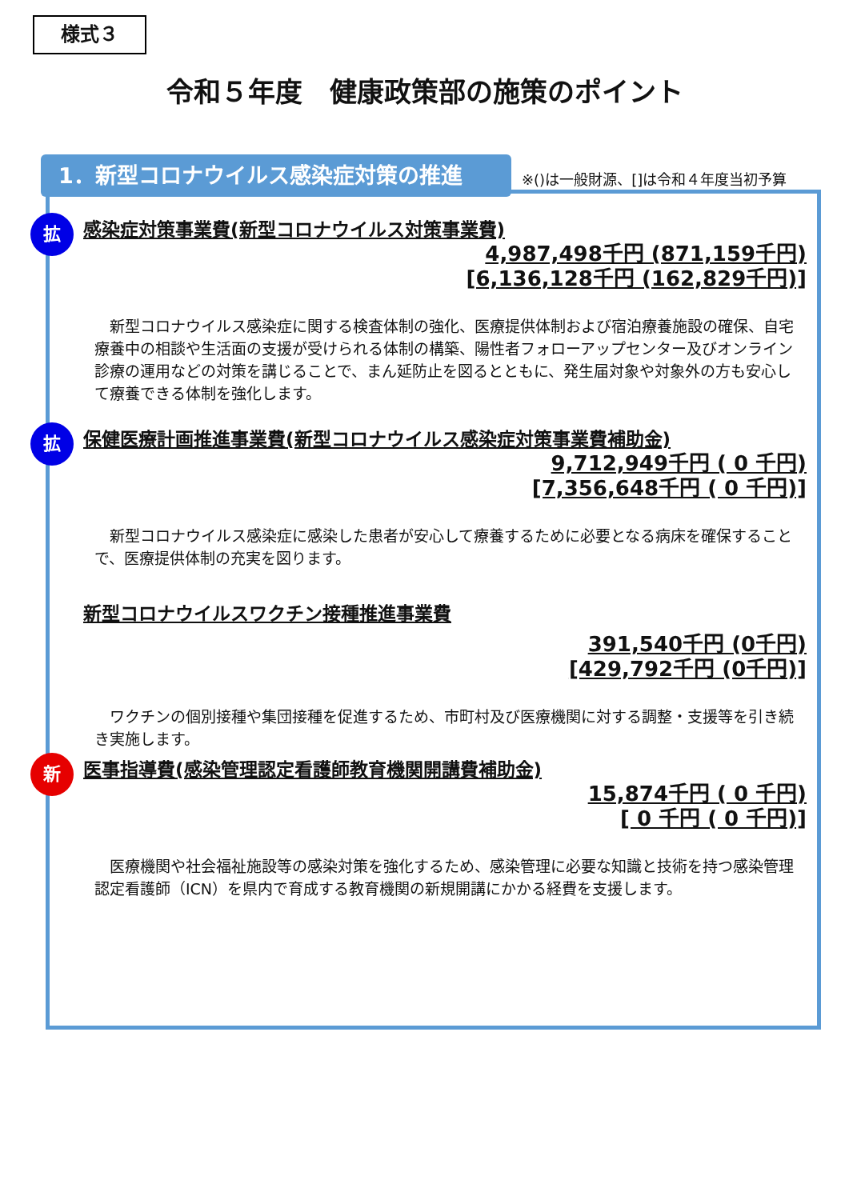様式３
令和５年度　健康政策部の施策のポイント
1．新型コロナウイルス感染症対策の推進
※()は一般財源、[]は令和４年度当初予算
拡
感染症対策事業費(新型コロナウイルス対策事業費)
4,987,498千円 (871,159千円)
[6,136,128千円 (162,829千円)]
　新型コロナウイルス感染症に関する検査体制の強化、医療提供体制および宿泊療養施設の確保、自宅療養中の相談や生活面の支援が受けられる体制の構築、陽性者フォローアップセンター及びオンライン診療の運用などの対策を講じることで、まん延防止を図るとともに、発生届対象や対象外の方も安心して療養できる体制を強化します。
拡
保健医療計画推進事業費(新型コロナウイルス感染症対策事業費補助金)
9,712,949千円 ( 0 千円)
[7,356,648千円 ( 0 千円)]
　新型コロナウイルス感染症に感染した患者が安心して療養するために必要となる病床を確保することで、医療提供体制の充実を図ります。
新型コロナウイルスワクチン接種推進事業費
391,540千円 (0千円)
[429,792千円 (0千円)]
　ワクチンの個別接種や集団接種を促進するため、市町村及び医療機関に対する調整・支援等を引き続き実施します。
新
医事指導費(感染管理認定看護師教育機関開講費補助金)
15,874千円 ( 0 千円)
[ 0 千円 ( 0 千円)]
　医療機関や社会福祉施設等の感染対策を強化するため、感染管理に必要な知識と技術を持つ感染管理認定看護師（ICN）を県内で育成する教育機関の新規開講にかかる経費を支援します。